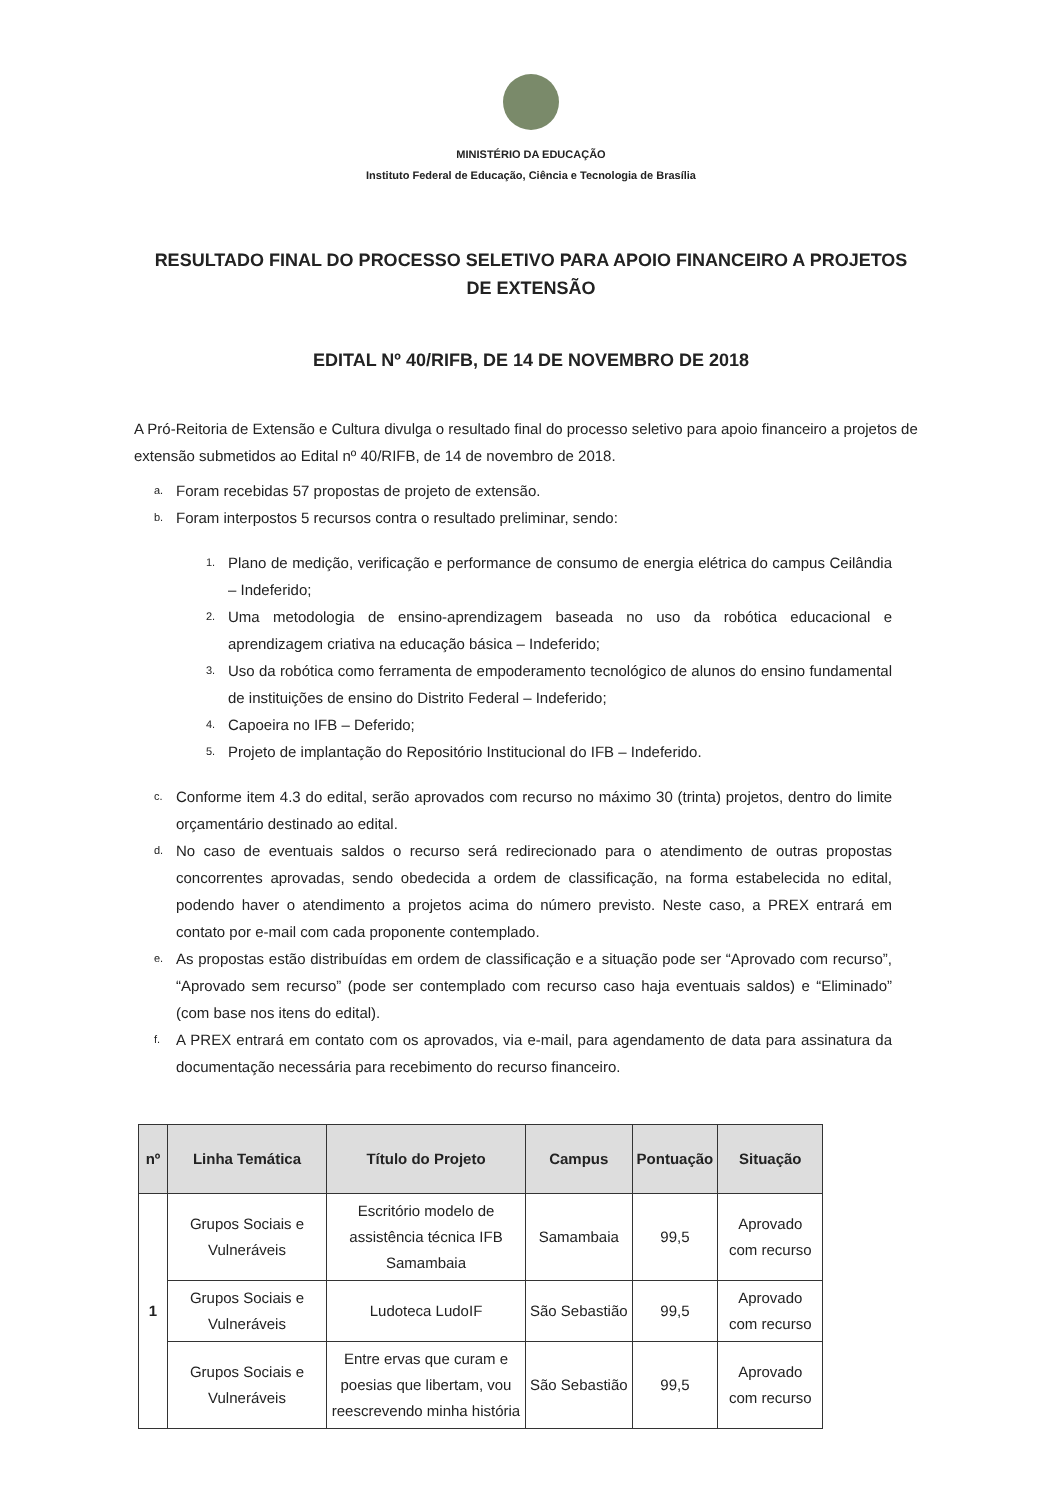MINISTÉRIO DA EDUCAÇÃO
Instituto Federal de Educação, Ciência e Tecnologia de Brasília
RESULTADO FINAL DO PROCESSO SELETIVO PARA APOIO FINANCEIRO A PROJETOS DE EXTENSÃO
EDITAL Nº 40/RIFB, DE 14 DE NOVEMBRO DE 2018
A Pró-Reitoria de Extensão e Cultura divulga o resultado final do processo seletivo para apoio financeiro a projetos de extensão submetidos ao Edital nº 40/RIFB, de 14 de novembro de 2018.
a. Foram recebidas 57 propostas de projeto de extensão.
b. Foram interpostos 5 recursos contra o resultado preliminar, sendo:
1. Plano de medição, verificação e performance de consumo de energia elétrica do campus Ceilândia – Indeferido;
2. Uma metodologia de ensino-aprendizagem baseada no uso da robótica educacional e aprendizagem criativa na educação básica – Indeferido;
3. Uso da robótica como ferramenta de empoderamento tecnológico de alunos do ensino fundamental de instituições de ensino do Distrito Federal – Indeferido;
4. Capoeira no IFB – Deferido;
5. Projeto de implantação do Repositório Institucional do IFB – Indeferido.
c. Conforme item 4.3 do edital, serão aprovados com recurso no máximo 30 (trinta) projetos, dentro do limite orçamentário destinado ao edital.
d. No caso de eventuais saldos o recurso será redirecionado para o atendimento de outras propostas concorrentes aprovadas, sendo obedecida a ordem de classificação, na forma estabelecida no edital, podendo haver o atendimento a projetos acima do número previsto. Neste caso, a PREX entrará em contato por e-mail com cada proponente contemplado.
e. As propostas estão distribuídas em ordem de classificação e a situação pode ser “Aprovado com recurso”, “Aprovado sem recurso” (pode ser contemplado com recurso caso haja eventuais saldos) e “Eliminado” (com base nos itens do edital).
f. A PREX entrará em contato com os aprovados, via e-mail, para agendamento de data para assinatura da documentação necessária para recebimento do recurso financeiro.
| nº | Linha Temática | Título do Projeto | Campus | Pontuação | Situação |
| --- | --- | --- | --- | --- | --- |
| 1 | Grupos Sociais e Vulneráveis | Escritório modelo de assistência técnica IFB Samambaia | Samambaia | 99,5 | Aprovado com recurso |
| | Grupos Sociais e Vulneráveis | Ludoteca LudoIF | São Sebastião | 99,5 | Aprovado com recurso |
| | Grupos Sociais e Vulneráveis | Entre ervas que curam e poesias que libertam, vou reescrevendo minha história | São Sebastião | 99,5 | Aprovado com recurso |